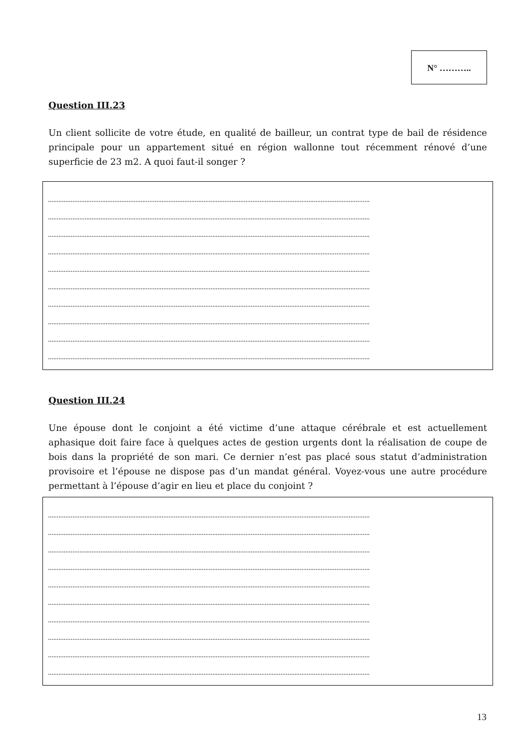N° ………..
Question III.23
Un client sollicite de votre étude, en qualité de bailleur, un contrat type de bail de résidence principale pour un appartement situé en région wallonne tout récemment rénové d’une superficie de 23 m2. A quoi faut-il songer ?
........................................................................................................................................................................................
........................................................................................................................................................................................
........................................................................................................................................................................................
........................................................................................................................................................................................
........................................................................................................................................................................................
........................................................................................................................................................................................
........................................................................................................................................................................................
........................................................................................................................................................................................
........................................................................................................................................................................................
........................................................................................................................................................................................
Question III.24
Une épouse dont le conjoint a été victime d’une attaque cérébrale et est actuellement aphasique doit faire face à quelques actes de gestion urgents dont la réalisation de coupe de bois dans la propriété de son mari. Ce dernier n’est pas placé sous statut d’administration provisoire et l’épouse ne dispose pas d’un mandat général. Voyez-vous une autre procédure permettant à l’épouse d’agir en lieu et place du conjoint ?
........................................................................................................................................................................................
........................................................................................................................................................................................
........................................................................................................................................................................................
........................................................................................................................................................................................
........................................................................................................................................................................................
........................................................................................................................................................................................
........................................................................................................................................................................................
........................................................................................................................................................................................
........................................................................................................................................................................................
........................................................................................................................................................................................
13